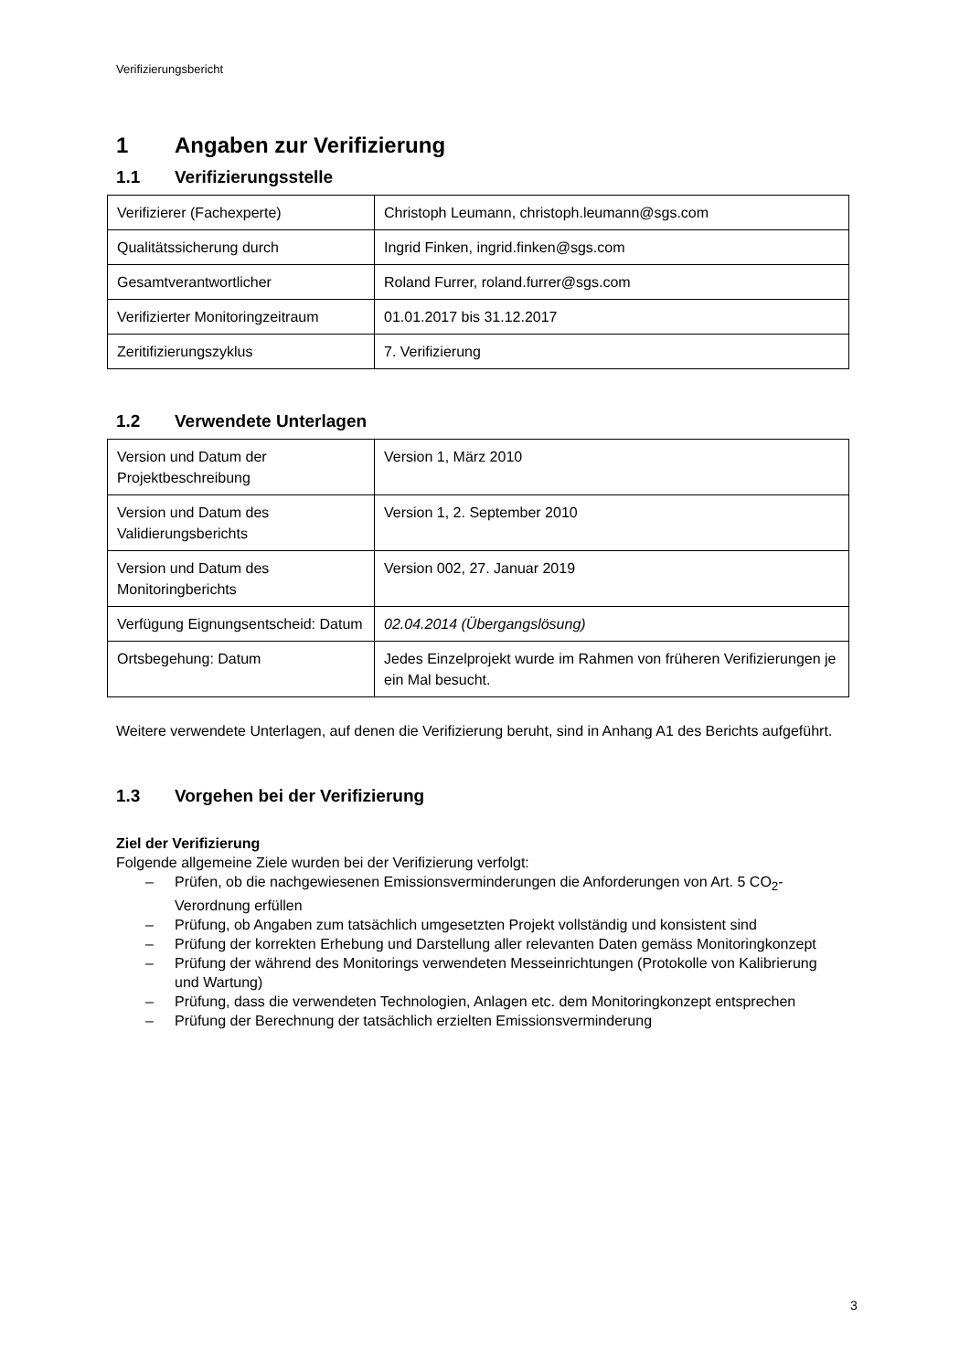Verifizierungsbericht
1 Angaben zur Verifizierung
1.1 Verifizierungsstelle
| Verifizierer (Fachexperte) | Christoph Leumann, christoph.leumann@sgs.com |
| Qualitätssicherung durch | Ingrid Finken, ingrid.finken@sgs.com |
| Gesamtverantwortlicher | Roland Furrer, roland.furrer@sgs.com |
| Verifizierter Monitoringzeitraum | 01.01.2017 bis 31.12.2017 |
| Zeritifizierungszyklus | 7. Verifizierung |
1.2 Verwendete Unterlagen
| Version und Datum der Projektbeschreibung | Version 1, März 2010 |
| Version und Datum des Validierungsberichts | Version 1, 2. September 2010 |
| Version und Datum des Monitoringberichts | Version 002, 27. Januar 2019 |
| Verfügung Eignungsentscheid: Datum | 02.04.2014 (Übergangslösung) |
| Ortsbegehung: Datum | Jedes Einzelprojekt wurde im Rahmen von früheren Verifizierungen je ein Mal besucht. |
Weitere verwendete Unterlagen, auf denen die Verifizierung beruht, sind in Anhang A1 des Berichts aufgeführt.
1.3 Vorgehen bei der Verifizierung
Ziel der Verifizierung
Folgende allgemeine Ziele wurden bei der Verifizierung verfolgt:
– Prüfen, ob die nachgewiesenen Emissionsverminderungen die Anforderungen von Art. 5 CO<sub>2</sub>-Verordnung erfüllen
– Prüfung, ob Angaben zum tatsächlich umgesetzten Projekt vollständig und konsistent sind
– Prüfung der korrekten Erhebung und Darstellung aller relevanten Daten gemäss Monitoringkonzept
– Prüfung der während des Monitorings verwendeten Messeinrichtungen (Protokolle von Kalibrierung und Wartung)
– Prüfung, dass die verwendeten Technologien, Anlagen etc. dem Monitoringkonzept entsprechen
– Prüfung der Berechnung der tatsächlich erzielten Emissionsverminderung
3